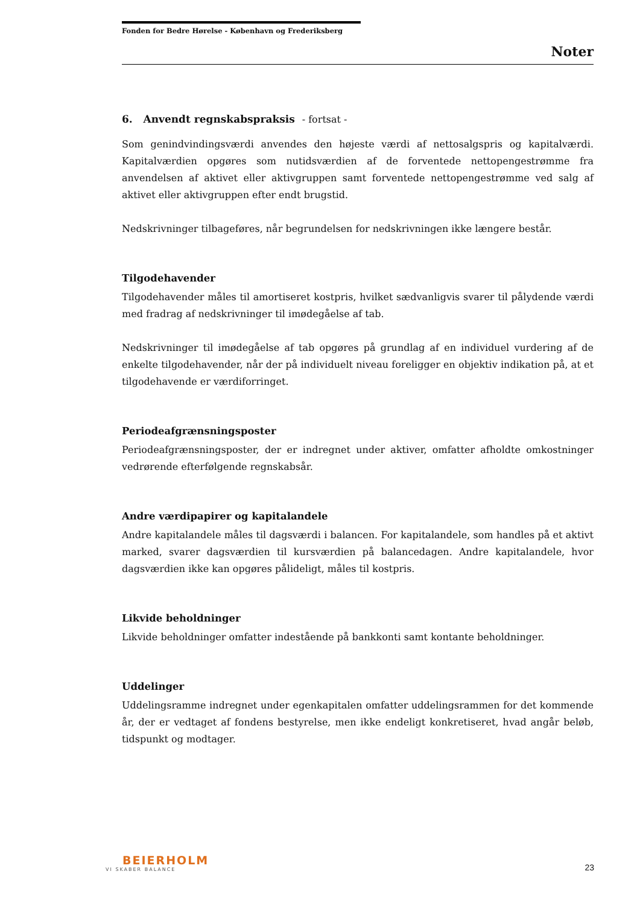Fonden for Bedre Hørelse - København og Frederiksberg
Noter
6. Anvendt regnskabspraksis - fortsat -
Som genindvindingsværdi anvendes den højeste værdi af nettosalgspris og kapitalværdi. Kapitalværdien opgøres som nutidsværdien af de forventede nettopengestrømme fra anvendelsen af aktivet eller aktivgruppen samt forventede nettopengestrømme ved salg af aktivet eller aktivgruppen efter endt brugstid.
Nedskrivninger tilbageføres, når begrundelsen for nedskrivningen ikke længere består.
Tilgodehavender
Tilgodehavender måles til amortiseret kostpris, hvilket sædvanligvis svarer til pålydende værdi med fradrag af nedskrivninger til imødegåelse af tab.
Nedskrivninger til imødegåelse af tab opgøres på grundlag af en individuel vurdering af de enkelte tilgodehavender, når der på individuelt niveau foreligger en objektiv indikation på, at et tilgodehavende er værdiforringet.
Periodeafgrænsningsposter
Periodeafgrænsningsposter, der er indregnet under aktiver, omfatter afholdte omkostninger vedrørende efterfølgende regnskabsår.
Andre værdipapirer og kapitalandele
Andre kapitalandele måles til dagsværdi i balancen. For kapitalandele, som handles på et aktivt marked, svarer dagsværdien til kursværdien på balancedagen. Andre kapitalandele, hvor dagsværdien ikke kan opgøres pålideligt, måles til kostpris.
Likvide beholdninger
Likvide beholdninger omfatter indestående på bankkonti samt kontante beholdninger.
Uddelinger
Uddelingsramme indregnet under egenkapitalen omfatter uddelingsrammen for det kommende år, der er vedtaget af fondens bestyrelse, men ikke endeligt konkretiseret, hvad angår beløb, tidspunkt og modtager.
BEIERHOLM
VI SKABER BALANCE
23